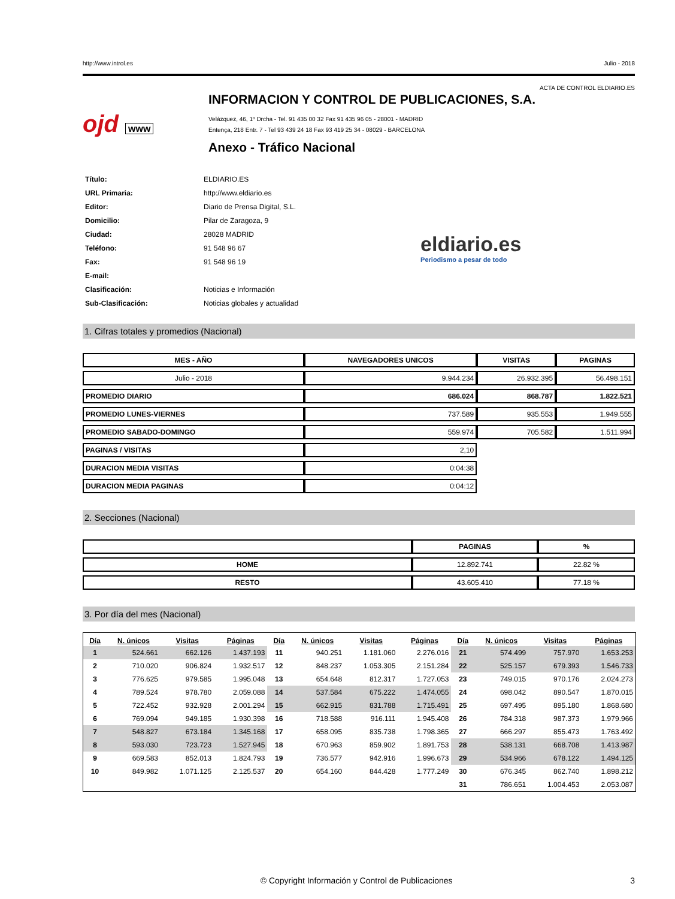http://www.introl.es Julio - 2018
ACTA DE CONTROL ELDIARIO.ES
ojd www
INFORMACION Y CONTROL DE PUBLICACIONES, S.A.
Velázquez, 46, 1º Drcha - Tel. 91 435 00 32 Fax 91 435 96 05 - 28001 - MADRID
Entença, 218 Entr. 7 - Tel 93 439 24 18 Fax 93 419 25 34 - 08029 - BARCELONA
Anexo - Tráfico Nacional
| Título: | ELDIARIO.ES |
| URL Primaria: | http://www.eldiario.es |
| Editor: | Diario de Prensa Digital, S.L. |
| Domicilio: | Pilar de Zaragoza, 9 |
| Ciudad: | 28028 MADRID |
| Teléfono: | 91 548 96 67 |
| Fax: | 91 548 96 19 |
| E-mail: | |
| Clasificación: | Noticias e Información |
| Sub-Clasificación: | Noticias globales y actualidad |
eldiario.es
Periodismo a pesar de todo
1. Cifras totales y promedios (Nacional)
| MES - AÑO | NAVEGADORES UNICOS | VISITAS | PAGINAS |
| --- | --- | --- | --- |
| Julio - 2018 | 9.944.234 | 26.932.395 | 56.498.151 |
| PROMEDIO DIARIO | 686.024 | 868.787 | 1.822.521 |
| PROMEDIO LUNES-VIERNES | 737.589 | 935.553 | 1.949.555 |
| PROMEDIO SABADO-DOMINGO | 559.974 | 705.582 | 1.511.994 |
| PAGINAS / VISITAS | 2,10 | | |
| DURACION MEDIA VISITAS | 0:04:38 | | |
| DURACION MEDIA PAGINAS | 0:04:12 | | |
2. Secciones (Nacional)
| | PAGINAS | % |
| --- | --- | --- |
| HOME | 12.892.741 | 22.82 % |
| RESTO | 43.605.410 | 77.18 % |
3. Por día del mes (Nacional)
| Día | N. únicos | Visitas | Páginas | Día | N. únicos | Visitas | Páginas | Día | N. únicos | Visitas | Páginas |
| --- | --- | --- | --- | --- | --- | --- | --- | --- | --- | --- | --- |
| 1 | 524.661 | 662.126 | 1.437.193 | 11 | 940.251 | 1.181.060 | 2.276.016 | 21 | 574.499 | 757.970 | 1.653.253 |
| 2 | 710.020 | 906.824 | 1.932.517 | 12 | 848.237 | 1.053.305 | 2.151.284 | 22 | 525.157 | 679.393 | 1.546.733 |
| 3 | 776.625 | 979.585 | 1.995.048 | 13 | 654.648 | 812.317 | 1.727.053 | 23 | 749.015 | 970.176 | 2.024.273 |
| 4 | 789.524 | 978.780 | 2.059.088 | 14 | 537.584 | 675.222 | 1.474.055 | 24 | 698.042 | 890.547 | 1.870.015 |
| 5 | 722.452 | 932.928 | 2.001.294 | 15 | 662.915 | 831.788 | 1.715.491 | 25 | 697.495 | 895.180 | 1.868.680 |
| 6 | 769.094 | 949.185 | 1.930.398 | 16 | 718.588 | 916.111 | 1.945.408 | 26 | 784.318 | 987.373 | 1.979.966 |
| 7 | 548.827 | 673.184 | 1.345.168 | 17 | 658.095 | 835.738 | 1.798.365 | 27 | 666.297 | 855.473 | 1.763.492 |
| 8 | 593.030 | 723.723 | 1.527.945 | 18 | 670.963 | 859.902 | 1.891.753 | 28 | 538.131 | 668.708 | 1.413.987 |
| 9 | 669.583 | 852.013 | 1.824.793 | 19 | 736.577 | 942.916 | 1.996.673 | 29 | 534.966 | 678.122 | 1.494.125 |
| 10 | 849.982 | 1.071.125 | 2.125.537 | 20 | 654.160 | 844.428 | 1.777.249 | 30 | 676.345 | 862.740 | 1.898.212 |
| | | | | | | | | 31 | 786.651 | 1.004.453 | 2.053.087 |
© Copyright Información y Control de Publicaciones 3